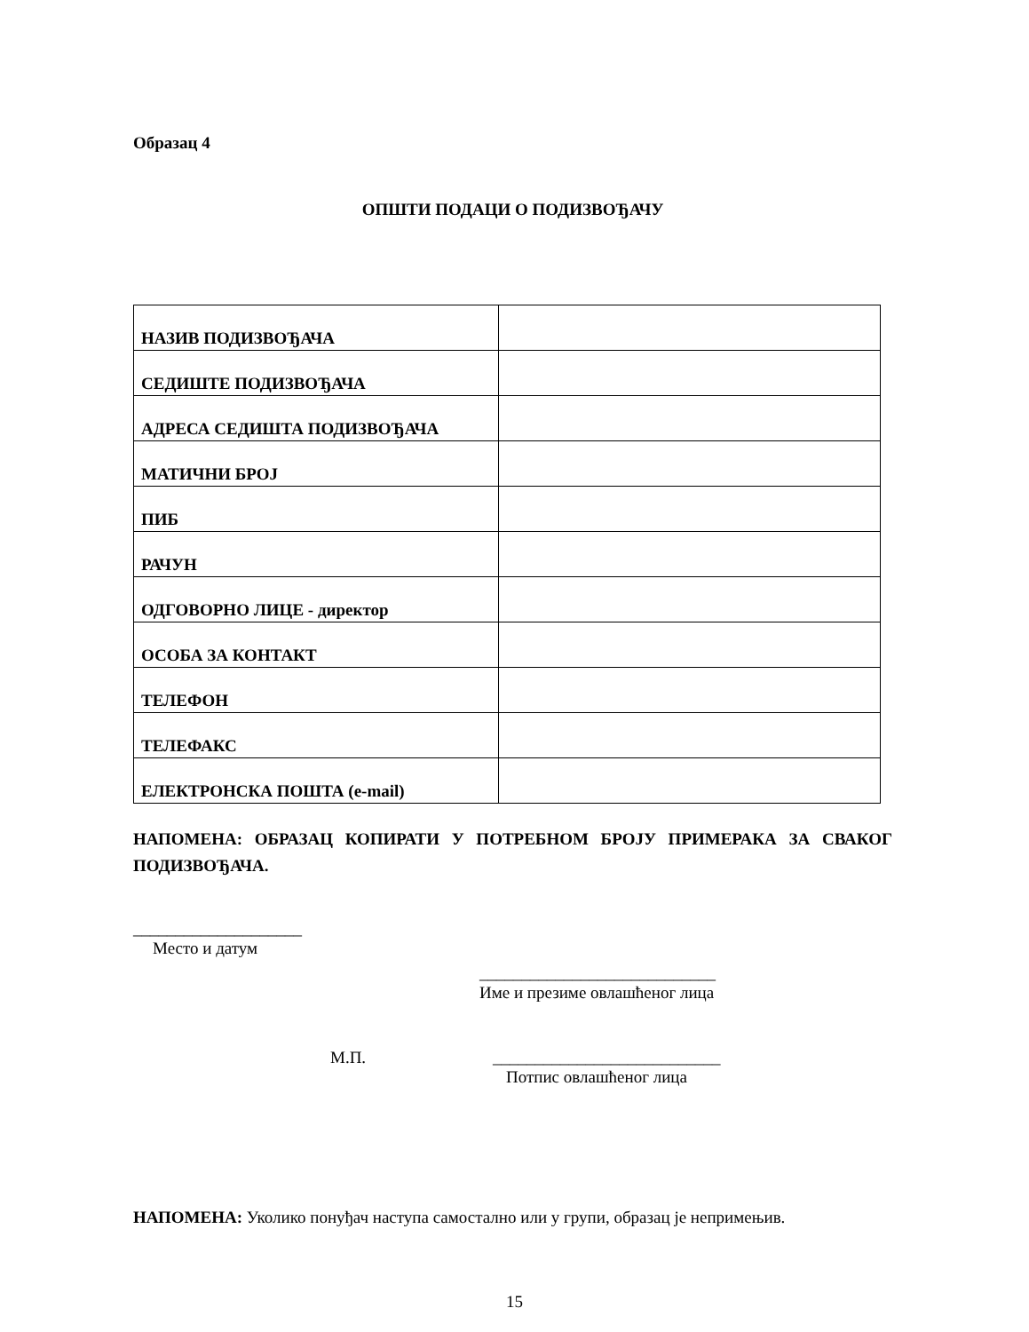Образац 4
ОПШТИ ПОДАЦИ О ПОДИЗВОЂАЧУ
| НАЗИВ ПОДИЗВОЂАЧА | |
| СЕДИШТЕ ПОДИЗВОЂАЧА | |
| АДРЕСА СЕДИШТА ПОДИЗВОЂАЧА | |
| МАТИЧНИ БРОЈ | |
| ПИБ | |
| РАЧУН | |
| ОДГОВОРНО ЛИЦЕ - директор | |
| ОСОБА ЗА КОНТАКТ | |
| ТЕЛЕФОН | |
| ТЕЛЕФАКС | |
| ЕЛЕКТРОНСКА ПОШТА (e-mail) | |
НАПОМЕНА: ОБРАЗАЦ КОПИРАТИ У ПОТРЕБНОМ БРОЈУ ПРИМЕРАКА ЗА СВАКОГ ПОДИЗВОЂАЧА.
____________________
Место и датум
____________________________
Име и презиме овлашћеног лица
М.П.
___________________________
Потпис овлашћеног лица
НАПОМЕНА: Уколико понуђач наступа самостално или у групи, образац је непримењив.
15